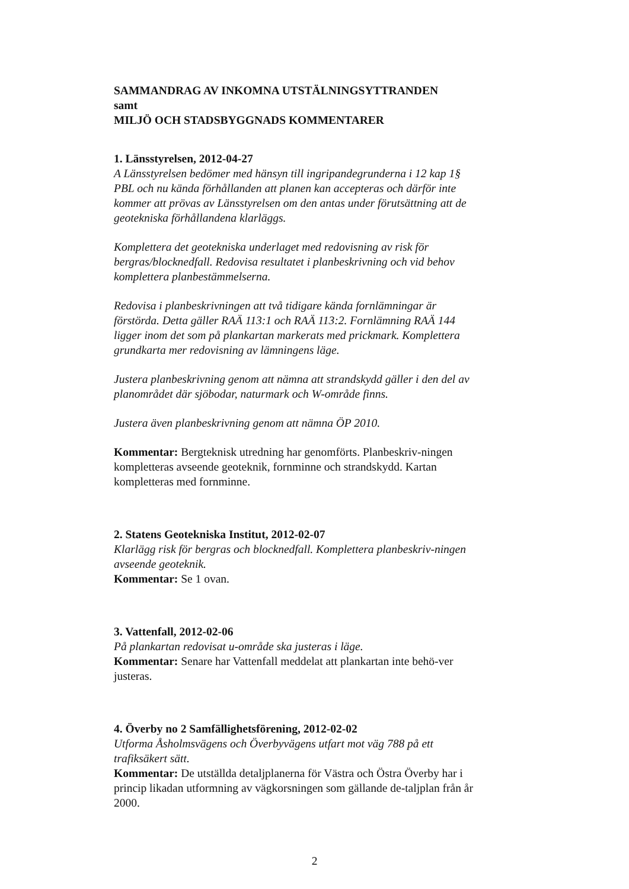SAMMANDRAG AV INKOMNA UTSTÄLNINGSYTTRANDEN
samt
MILJÖ OCH STADSBYGGNADS KOMMENTARER
1. Länsstyrelsen, 2012-04-27
A Länsstyrelsen bedömer med hänsyn till ingripandegrunderna i 12 kap 1§ PBL och nu kända förhållanden att planen kan accepteras och därför inte kommer att prövas av Länsstyrelsen om den antas under förutsättning att de geotekniska förhållandena klarläggs.
Komplettera det geotekniska underlaget med redovisning av risk för bergras/blocknedfall. Redovisa resultatet i planbeskrivning och vid behov komplettera planbestämmelserna.
Redovisa i planbeskrivningen att två tidigare kända fornlämningar är förstörda. Detta gäller RAÄ 113:1 och RAÄ 113:2. Fornlämning RAÄ 144 ligger inom det som på plankartan markerats med prickmark. Komplettera grundkarta mer redovisning av lämningens läge.
Justera planbeskrivning genom att nämna att strandskydd gäller i den del av planområdet där sjöbodar, naturmark och W-område finns.
Justera även planbeskrivning genom att nämna ÖP 2010.
Kommentar: Bergteknisk utredning har genomförts. Planbeskriv-ningen kompletteras avseende geoteknik, fornminne och strandskydd. Kartan kompletteras med fornminne.
2. Statens Geotekniska Institut, 2012-02-07
Klarlägg risk för bergras och blocknedfall. Komplettera planbeskriv-ningen avseende geoteknik.
Kommentar: Se 1 ovan.
3. Vattenfall, 2012-02-06
På plankartan redovisat u-område ska justeras i läge.
Kommentar: Senare har Vattenfall meddelat att plankartan inte behö-ver justeras.
4. Överby no 2 Samfällighetsförening, 2012-02-02
Utforma Åsholmsvägens och Överbyvägens utfart mot väg 788 på ett trafiksäkert sätt.
Kommentar: De utställda detaljplanerna för Västra och Östra Överby har i princip likadan utformning av vägkorsningen som gällande de-taljplan från år 2000.
2